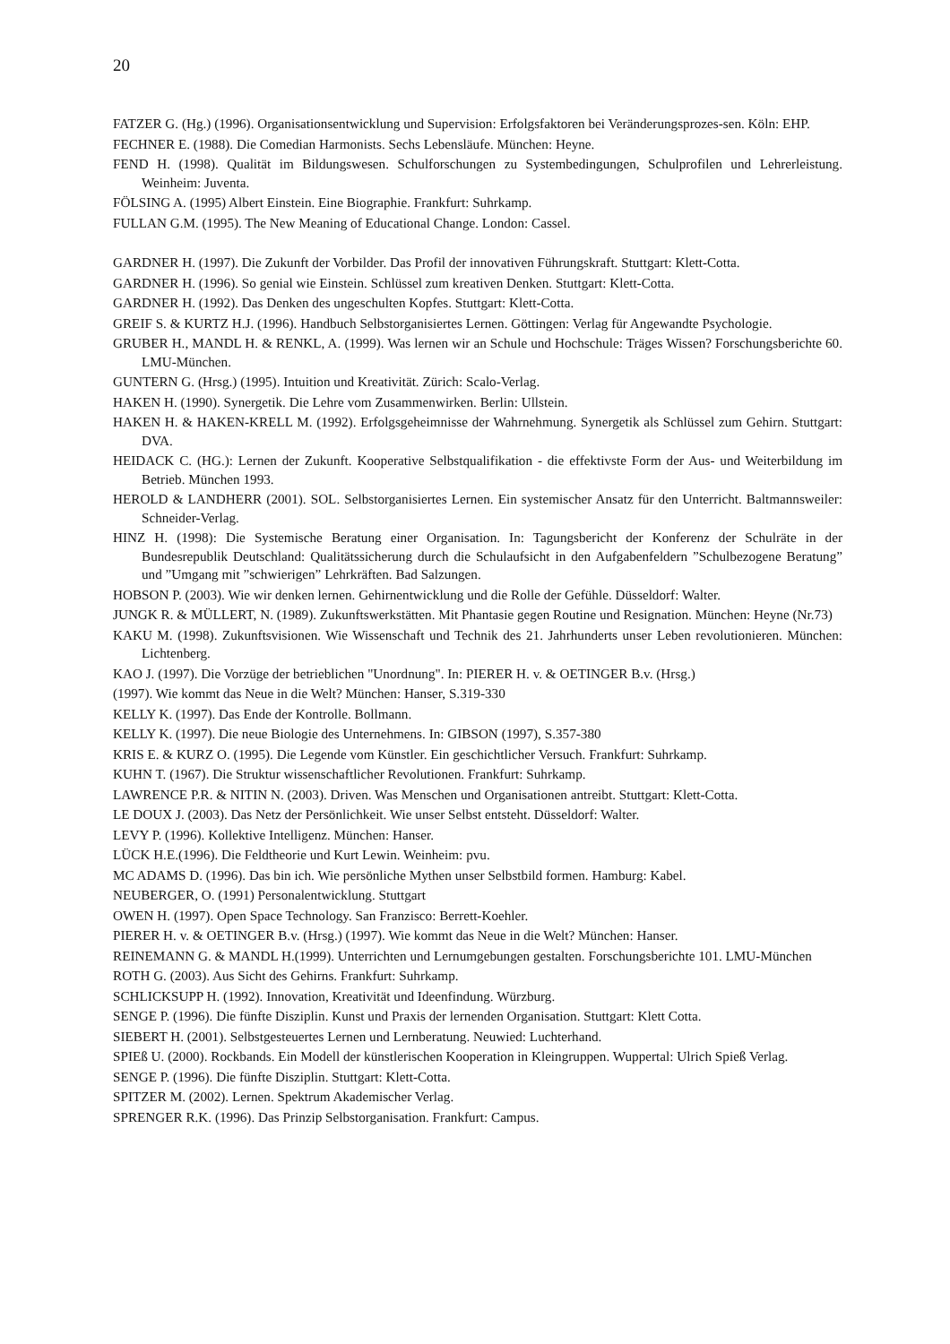20
FATZER G. (Hg.) (1996). Organisationsentwicklung und Supervision: Erfolgsfaktoren bei Veränderungsprozes-sen. Köln: EHP.
FECHNER E. (1988). Die Comedian Harmonists. Sechs Lebensläufe. München: Heyne.
FEND H. (1998). Qualität im Bildungswesen. Schulforschungen zu Systembedingungen, Schulprofilen und Lehrerleistung. Weinheim: Juventa.
FÖLSING A. (1995) Albert Einstein. Eine Biographie. Frankfurt: Suhrkamp.
FULLAN G.M. (1995). The New Meaning of Educational Change. London: Cassel.
GARDNER H. (1997). Die Zukunft der Vorbilder. Das Profil der innovativen Führungskraft. Stuttgart: Klett-Cotta.
GARDNER H. (1996). So genial wie Einstein. Schlüssel zum kreativen Denken. Stuttgart: Klett-Cotta.
GARDNER H. (1992). Das Denken des ungeschulten Kopfes. Stuttgart: Klett-Cotta.
GREIF S. & KURTZ H.J. (1996). Handbuch Selbstorganisiertes Lernen. Göttingen: Verlag für Angewandte Psychologie.
GRUBER H., MANDL H. & RENKL, A. (1999). Was lernen wir an Schule und Hochschule: Träges Wissen? Forschungsberichte 60. LMU-München.
GUNTERN G. (Hrsg.) (1995). Intuition und Kreativität. Zürich: Scalo-Verlag.
HAKEN H. (1990). Synergetik. Die Lehre vom Zusammenwirken. Berlin: Ullstein.
HAKEN H. & HAKEN-KRELL M. (1992). Erfolgsgeheimnisse der Wahrnehmung. Synergetik als Schlüssel zum Gehirn. Stuttgart: DVA.
HEIDACK C. (HG.): Lernen der Zukunft. Kooperative Selbstqualifikation - die effektivste Form der Aus- und Weiterbildung im Betrieb. München 1993.
HEROLD & LANDHERR (2001). SOL. Selbstorganisiertes Lernen. Ein systemischer Ansatz für den Unterricht. Baltmannsweiler: Schneider-Verlag.
HINZ H. (1998): Die Systemische Beratung einer Organisation. In: Tagungsbericht der Konferenz der Schulräte in der Bundesrepublik Deutschland: Qualitätssicherung durch die Schulaufsicht in den Aufgabenfeldern ”Schulbezogene Beratung” und ”Umgang mit ”schwierigen” Lehrkräften. Bad Salzungen.
HOBSON P. (2003). Wie wir denken lernen. Gehirnentwicklung und die Rolle der Gefühle. Düsseldorf: Walter.
JUNGK R. & MÜLLERT, N. (1989). Zukunftswerkstätten. Mit Phantasie gegen Routine und Resignation. München: Heyne (Nr.73)
KAKU M. (1998). Zukunftsvisionen. Wie Wissenschaft und Technik des 21. Jahrhunderts unser Leben revolutionieren. München: Lichtenberg.
KAO J. (1997). Die Vorzüge der betrieblichen "Unordnung". In: PIERER H. v. & OETINGER B.v. (Hrsg.)
(1997). Wie kommt das Neue in die Welt? München: Hanser, S.319-330
KELLY K. (1997). Das Ende der Kontrolle. Bollmann.
KELLY K. (1997). Die neue Biologie des Unternehmens. In: GIBSON (1997), S.357-380
KRIS E. & KURZ O. (1995). Die Legende vom Künstler. Ein geschichtlicher Versuch. Frankfurt: Suhrkamp.
KUHN T. (1967). Die Struktur wissenschaftlicher Revolutionen. Frankfurt: Suhrkamp.
LAWRENCE P.R. & NITIN N. (2003). Driven. Was Menschen und Organisationen antreibt. Stuttgart: Klett-Cotta.
LE DOUX J. (2003). Das Netz der Persönlichkeit. Wie unser Selbst entsteht. Düsseldorf: Walter.
LEVY P. (1996). Kollektive Intelligenz. München: Hanser.
LÜCK H.E.(1996). Die Feldtheorie und Kurt Lewin. Weinheim: pvu.
MC ADAMS D. (1996). Das bin ich. Wie persönliche Mythen unser Selbstbild formen. Hamburg: Kabel.
NEUBERGER, O. (1991) Personalentwicklung. Stuttgart
OWEN H. (1997). Open Space Technology. San Franzisco: Berrett-Koehler.
PIERER H. v. & OETINGER B.v. (Hrsg.) (1997). Wie kommt das Neue in die Welt? München: Hanser.
REINEMANN G. & MANDL H.(1999). Unterrichten und Lernumgebungen gestalten. Forschungsberichte 101. LMU-München
ROTH G. (2003). Aus Sicht des Gehirns. Frankfurt: Suhrkamp.
SCHLICKSUPP H. (1992). Innovation, Kreativität und Ideenfindung. Würzburg.
SENGE P. (1996). Die fünfte Disziplin. Kunst und Praxis der lernenden Organisation. Stuttgart: Klett Cotta.
SIEBERT H. (2001). Selbstgesteuertes Lernen und Lernberatung. Neuwied: Luchterhand.
SPIEß U. (2000). Rockbands. Ein Modell der künstlerischen Kooperation in Kleingruppen. Wuppertal: Ulrich Spieß Verlag.
SENGE P. (1996). Die fünfte Disziplin. Stuttgart: Klett-Cotta.
SPITZER M. (2002). Lernen. Spektrum Akademischer Verlag.
SPRENGER R.K. (1996). Das Prinzip Selbstorganisation. Frankfurt: Campus.